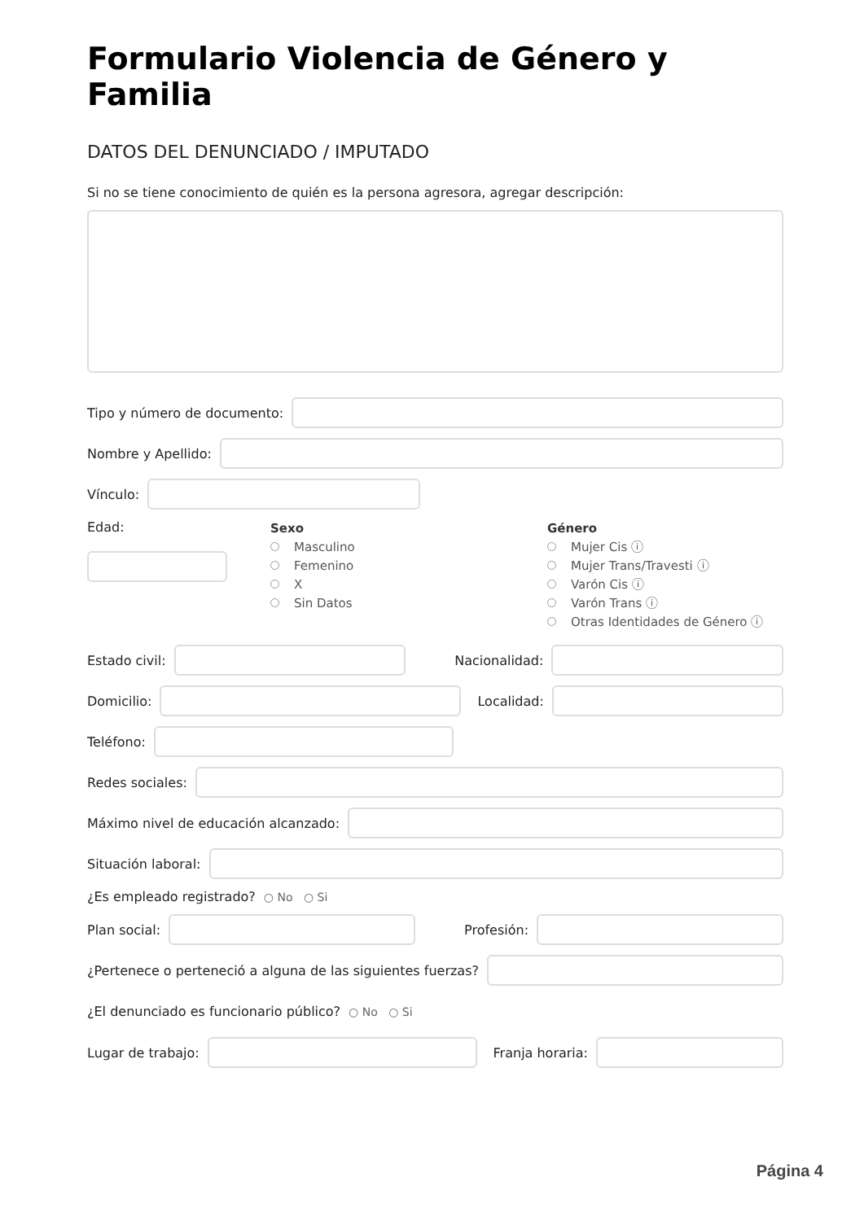Formulario Violencia de Género y Familia
DATOS DEL DENUNCIADO / IMPUTADO
Si no se tiene conocimiento de quién es la persona agresora, agregar descripción:
Tipo y número de documento:
Nombre y Apellido:
Vínculo:
Edad:
Sexo
Masculino
Femenino
X
Sin Datos
Género
Mujer Cis ⓘ
Mujer Trans/Travesti ⓘ
Varón Cis ⓘ
Varón Trans ⓘ
Otras Identidades de Género ⓘ
Estado civil: Nacionalidad:
Domicilio: Localidad:
Teléfono:
Redes sociales:
Máximo nivel de educación alcanzado:
Situación laboral:
¿Es empleado registrado? ○ No ○ Si
Plan social: Profesión:
¿Pertenece o perteneció a alguna de las siguientes fuerzas?
¿El denunciado es funcionario público? ○ No ○ Si
Lugar de trabajo: Franja horaria:
Página 4